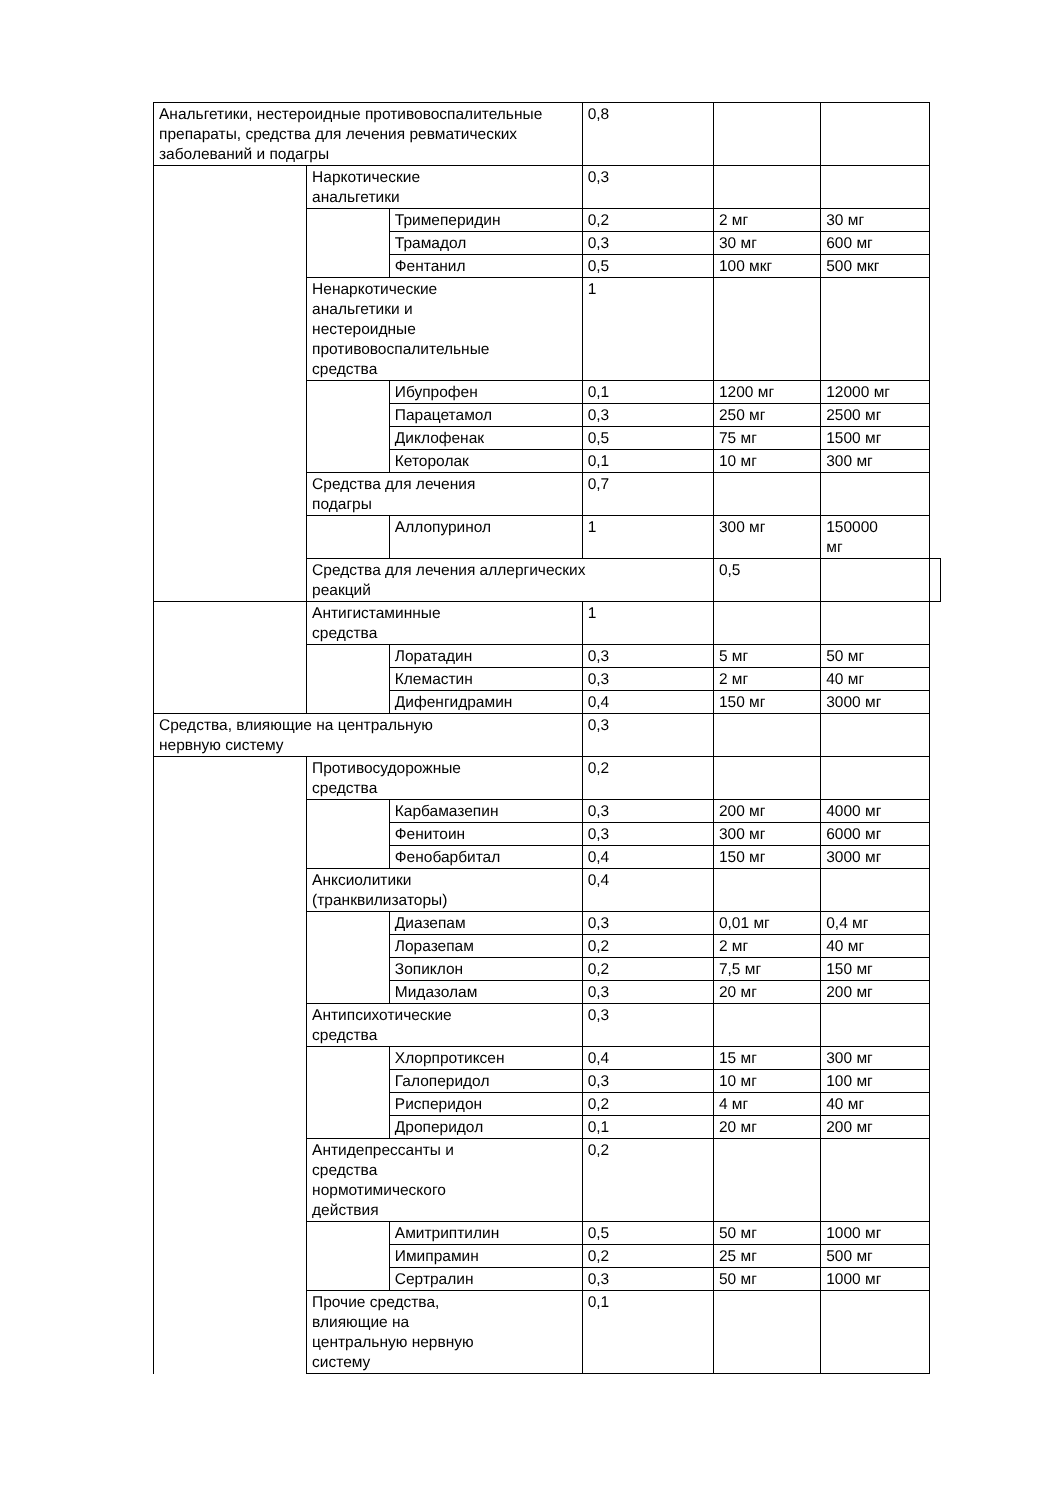| Анальгетики, нестероидные противовоспалительные препараты, средства для лечения ревматических заболеваний и подагры | | | 0,8 | | | |
| | Наркотические анальгетики | | 0,3 | | | |
| | | Тримеперидин | 0,2 | 2 мг | 30 мг | |
| | | Трамадол | 0,3 | 30 мг | 600 мг | |
| | | Фентанил | 0,5 | 100 мкг | 500 мкг | |
| | Ненаркотические анальгетики и нестероидные противовоспалительные средства | | 1 | | | |
| | | Ибупрофен | 0,1 | 1200 мг | 12000 мг | |
| | | Парацетамол | 0,3 | 250 мг | 2500 мг | |
| | | Диклофенак | 0,5 | 75 мг | 1500 мг | |
| | | Кеторолак | 0,1 | 10 мг | 300 мг | |
| | Средства для лечения подагры | | 0,7 | | | |
| | | Аллопуринол | 1 | 300 мг | 150000 мг | |
| | Средства для лечения аллергических реакций | | | 0,5 | | |
| | Антигистаминные средства | | 1 | | | |
| | | Лоратадин | 0,3 | 5 мг | 50 мг | |
| | | Клемастин | 0,3 | 2 мг | 40 мг | |
| | | Дифенгидрамин | 0,4 | 150 мг | 3000 мг | |
| Средства, влияющие на центральную нервную систему | | | 0,3 | | | |
| | Противосудорожные средства | | 0,2 | | | |
| | | Карбамазепин | 0,3 | 200 мг | 4000 мг | |
| | | Фенитоин | 0,3 | 300 мг | 6000 мг | |
| | | Фенобарбитал | 0,4 | 150 мг | 3000 мг | |
| | Анксиолитики (транквилизаторы) | | 0,4 | | | |
| | | Диазепам | 0,3 | 0,01 мг | 0,4 мг | |
| | | Лоразепам | 0,2 | 2 мг | 40 мг | |
| | | Зопиклон | 0,2 | 7,5 мг | 150 мг | |
| | | Мидазолам | 0,3 | 20 мг | 200 мг | |
| | Антипсихотические средства | | 0,3 | | | |
| | | Хлорпротиксен | 0,4 | 15 мг | 300 мг | |
| | | Галоперидол | 0,3 | 10 мг | 100 мг | |
| | | Рисперидон | 0,2 | 4 мг | 40 мг | |
| | | Дроперидол | 0,1 | 20 мг | 200 мг | |
| | Антидепрессанты и средства нормотимического действия | | 0,2 | | | |
| | | Амитриптилин | 0,5 | 50 мг | 1000 мг | |
| | | Имипрамин | 0,2 | 25 мг | 500 мг | |
| | | Сертралин | 0,3 | 50 мг | 1000 мг | |
| | Прочие средства, влияющие на центральную нервную систему | | 0,1 | | | |